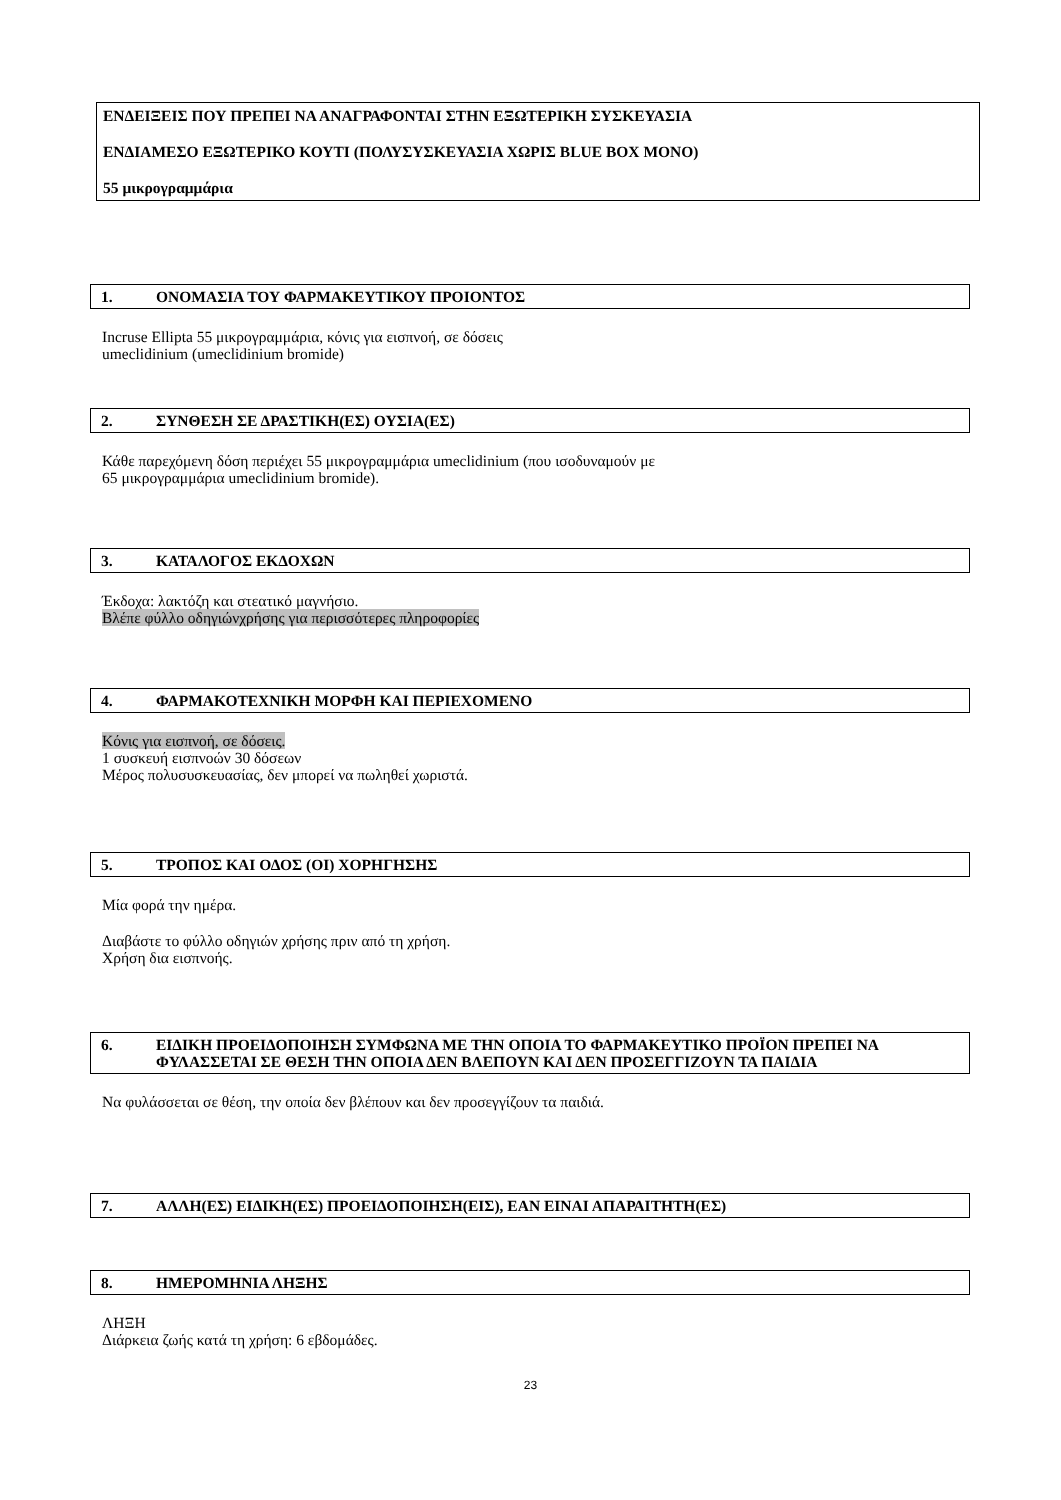ΕΝΔΕΙΞΕΙΣ ΠΟΥ ΠΡΕΠΕΙ ΝΑ ΑΝΑΓΡΑΦΟΝΤΑΙ ΣΤΗΝ ΕΞΩΤΕΡΙΚΗ ΣΥΣΚΕΥΑΣΙΑ
ΕΝΔΙΑΜΕΣΟ ΕΞΩΤΕΡΙΚΟ ΚΟΥΤΙ (ΠΟΛΥΣΥΣΚΕΥΑΣΙΑ ΧΩΡΙΣ BLUE BOX ΜΟΝΟ)
55 μικρογραμμάρια
1. ΟΝΟΜΑΣΙΑ ΤΟΥ ΦΑΡΜΑΚΕΥΤΙΚΟΥ ΠΡΟΙΟΝΤΟΣ
Incruse Ellipta 55 μικρογραμμάρια, κόνις για εισπνοή, σε δόσεις
umeclidinium (umeclidinium bromide)
2. ΣΥΝΘΕΣΗ ΣΕ ΔΡΑΣΤΙΚΗ(ΕΣ) ΟΥΣΙΑ(ΕΣ)
Κάθε παρεχόμενη δόση περιέχει 55 μικρογραμμάρια umeclidinium (που ισοδυναμούν με
65 μικρογραμμάρια umeclidinium bromide).
3. ΚΑΤΑΛΟΓΟΣ ΕΚΔΟΧΩΝ
Έκδοχα: λακτόζη και στεατικό μαγνήσιο.
Βλέπε φύλλο οδηγιώνχρήσης για περισσότερες πληροφορίες
4. ΦΑΡΜΑΚΟΤΕΧΝΙΚΗ ΜΟΡΦΗ ΚΑΙ ΠΕΡΙΕΧΟΜΕΝΟ
Κόνις για εισπνοή, σε δόσεις.
1 συσκευή εισπνοών 30 δόσεων
Μέρος πολυσυσκευασίας, δεν μπορεί να πωληθεί χωριστά.
5. ΤΡΟΠΟΣ ΚΑΙ ΟΔΟΣ (ΟΙ) ΧΟΡΗΓΗΣΗΣ
Μία φορά την ημέρα.
Διαβάστε το φύλλο οδηγιών χρήσης πριν από τη χρήση.
Χρήση δια εισπνοής.
6. ΕΙΔΙΚΗ ΠΡΟΕΙΔΟΠΟΙΗΣΗ ΣΥΜΦΩΝΑ ΜΕ ΤΗΝ ΟΠΟΙΑ ΤΟ ΦΑΡΜΑΚΕΥΤΙΚΟ ΠΡΟΪΟΝ ΠΡΕΠΕΙ ΝΑ ΦΥΛΑΣΣΕΤΑΙ ΣΕ ΘΕΣΗ ΤΗΝ ΟΠΟΙΑ ΔΕΝ ΒΛΕΠΟΥΝ ΚΑΙ ΔΕΝ ΠΡΟΣΕΓΓΙΖΟΥΝ ΤΑ ΠΑΙΔΙΑ
Να φυλάσσεται σε θέση, την οποία δεν βλέπουν και δεν προσεγγίζουν τα παιδιά.
7. ΑΛΛΗ(ΕΣ) ΕΙΔΙΚΗ(ΕΣ) ΠΡΟΕΙΔΟΠΟΙΗΣΗ(ΕΙΣ), ΕΑΝ ΕΙΝΑΙ ΑΠΑΡΑΙΤΗΤΗ(ΕΣ)
8. ΗΜΕΡΟΜΗΝΙΑ ΛΗΞΗΣ
ΛΗΞΗ
Διάρκεια ζωής κατά τη χρήση: 6 εβδομάδες.
23